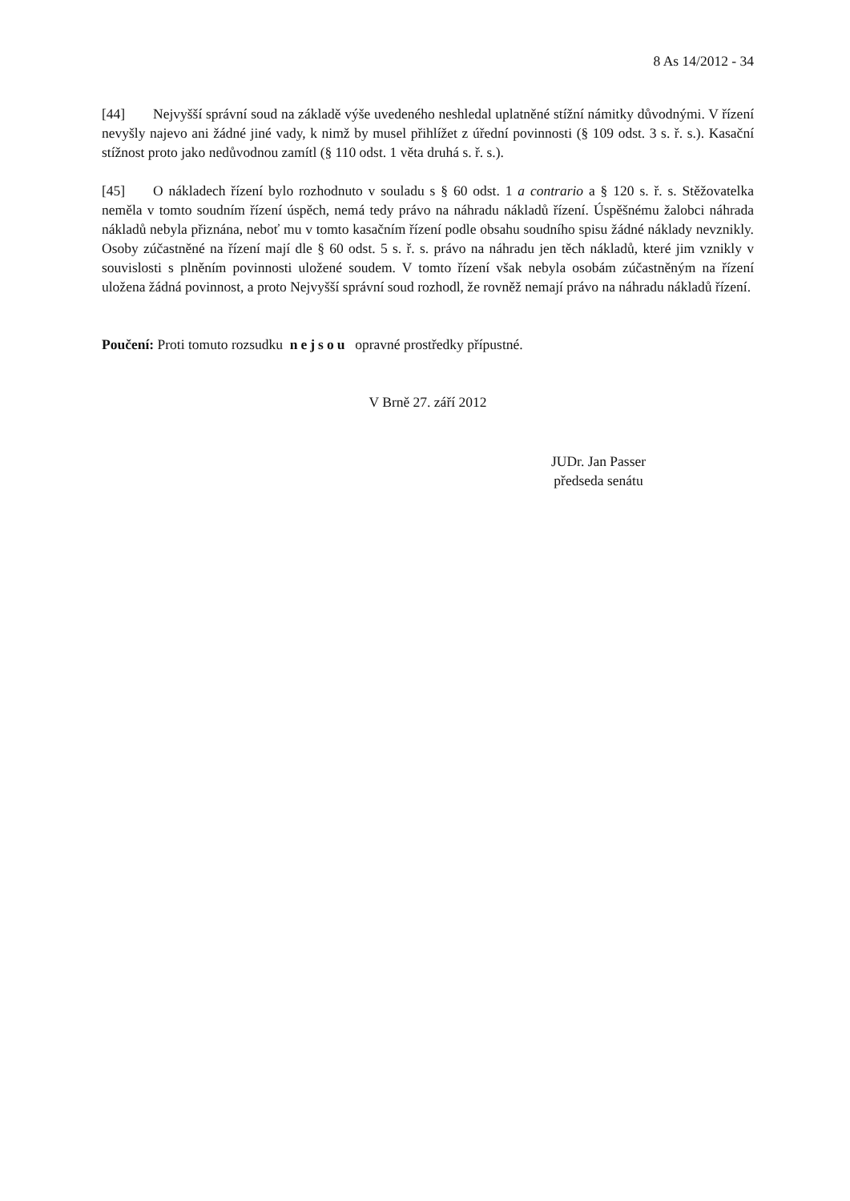8 As 14/2012 - 34
[44] Nejvyšší správní soud na základě výše uvedeného neshledal uplatněné stížní námitky důvodnými. V řízení nevyšly najevo ani žádné jiné vady, k nimž by musel přihlížet z úřední povinnosti (§ 109 odst. 3 s. ř. s.). Kasační stížnost proto jako nedůvodnou zamítl (§ 110 odst. 1 věta druhá s. ř. s.).
[45] O nákladech řízení bylo rozhodnuto v souladu s § 60 odst. 1 a contrario a § 120 s. ř. s. Stěžovatelka neměla v tomto soudním řízení úspěch, nemá tedy právo na náhradu nákladů řízení. Úspěšnému žalobci náhrada nákladů nebyla přiznána, neboť mu v tomto kasačním řízení podle obsahu soudního spisu žádné náklady nevznikly. Osoby zúčastněné na řízení mají dle § 60 odst. 5 s. ř. s. právo na náhradu jen těch nákladů, které jim vznikly v souvislosti s plněním povinnosti uložené soudem. V tomto řízení však nebyla osobám zúčastněným na řízení uložena žádná povinnost, a proto Nejvyšší správní soud rozhodl, že rovněž nemají právo na náhradu nákladů řízení.
Poučení: Proti tomuto rozsudku nejsou opravné prostředky přípustné.
V Brně 27. září 2012
JUDr. Jan Passer
předseda senátu